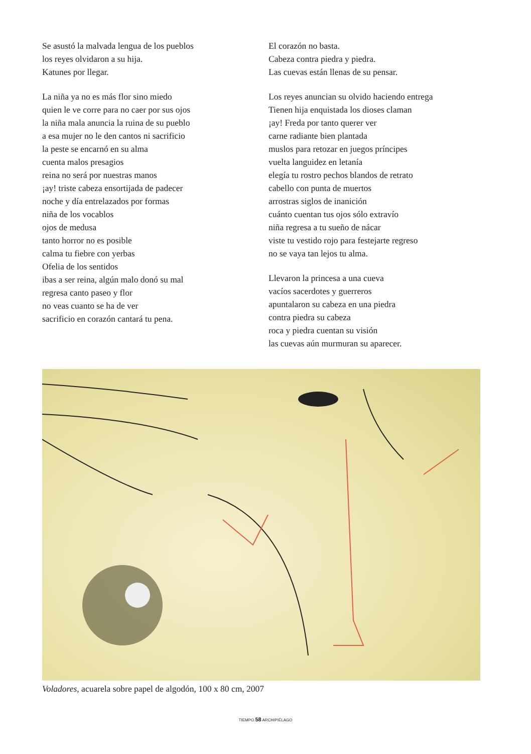Se asustó la malvada lengua de los pueblos
los reyes olvidaron a su hija.
Katunes por llegar.
La niña ya no es más flor sino miedo
quien le ve corre para no caer por sus ojos
la niña mala anuncia la ruina de su pueblo
a esa mujer no le den cantos ni sacrificio
la peste se encarnó en su alma
cuenta malos presagios
reina no será por nuestras manos
¡ay! triste cabeza ensortijada de padecer
noche y día entrelazados por formas
niña de los vocablos
ojos de medusa
tanto horror no es posible
calma tu fiebre con yerbas
Ofelia de los sentidos
ibas a ser reina, algún malo donó su mal
regresa canto paseo y flor
no veas cuanto se ha de ver
sacrificio en corazón cantará tu pena.
El corazón no basta.
Cabeza contra piedra y piedra.
Las cuevas están llenas de su pensar.
Los reyes anuncian su olvido haciendo entrega
Tienen hija enquistada los dioses claman
¡ay! Freda por tanto querer ver
carne radiante bien plantada
muslos para retozar en juegos príncipes
vuelta languidez en letanía
elegía tu rostro pechos blandos de retrato
cabello con punta de muertos
arrostras siglos de inanición
cuánto cuentan tus ojos sólo extravío
niña regresa a tu sueño de nácar
viste tu vestido rojo para festejarte regreso
no se vaya tan lejos tu alma.
Llevaron la princesa a una cueva
vacíos sacerdotes y guerreros
apuntalaron su cabeza en una piedra
contra piedra su cabeza
roca y piedra cuentan su visión
las cuevas aún murmuran su aparecer.
Voladores, acuarela sobre papel de algodón, 100 x 80 cm, 2007
TIEMPO 58 ARCHIPIÉLAGO